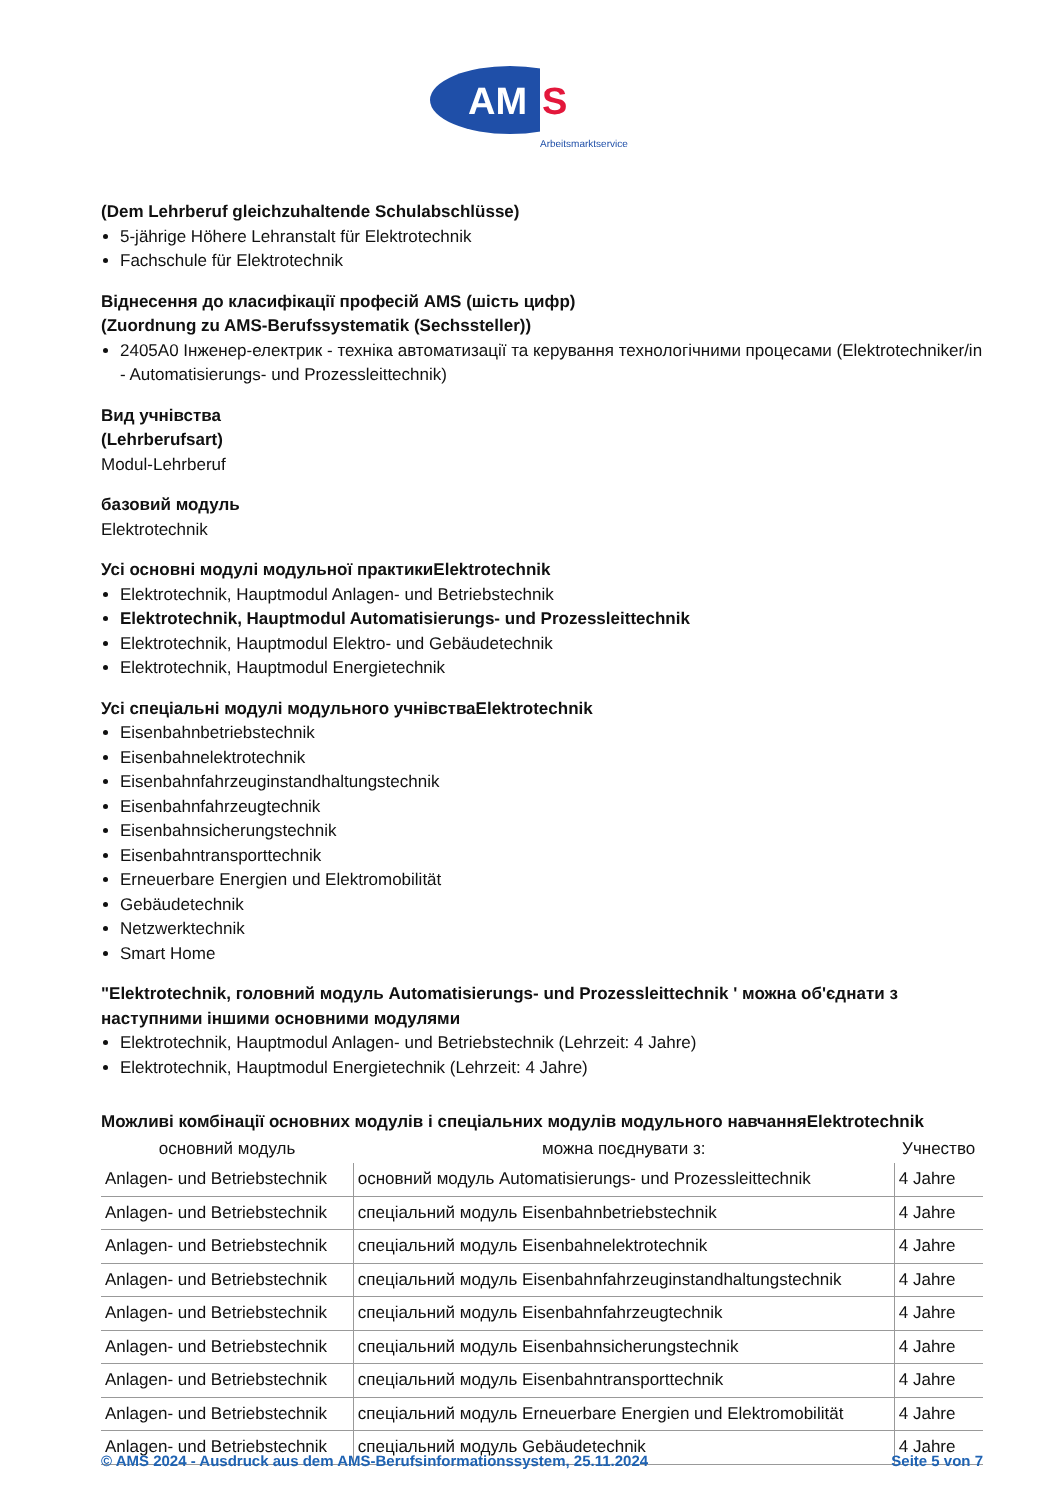AM
S
Arbeitsmarktservice
(Dem Lehrberuf gleichzuhaltende Schulabschlüsse)
5-jährige Höhere Lehranstalt für Elektrotechnik
Fachschule für Elektrotechnik
Віднесення до класифікації професій AMS (шість цифр)
(Zuordnung zu AMS-Berufssystematik (Sechssteller))
2405A0 Інженер-електрик - техніка автоматизації та керування технологічними процесами (Elektrotechniker/in - Automatisierungs- und Prozessleittechnik)
Вид учнівства
(Lehrberufsart)
Modul-Lehrberuf
базовий модуль
Elektrotechnik
Усі основні модулі модульної практикиElektrotechnik
Elektrotechnik, Hauptmodul Anlagen- und Betriebstechnik
Elektrotechnik, Hauptmodul Automatisierungs- und Prozessleittechnik
Elektrotechnik, Hauptmodul Elektro- und Gebäudetechnik
Elektrotechnik, Hauptmodul Energietechnik
Усі спеціальні модулі модульного учнівстваElektrotechnik
Eisenbahnbetriebstechnik
Eisenbahnelektrotechnik
Eisenbahnfahrzeuginstandhaltungstechnik
Eisenbahnfahrzeugtechnik
Eisenbahnsicherungstechnik
Eisenbahntransporttechnik
Erneuerbare Energien und Elektromobilität
Gebäudetechnik
Netzwerktechnik
Smart Home
"Elektrotechnik, головний модуль Automatisierungs- und Prozessleittechnik ' можна об'єднати з наступними іншими основними модулями
Elektrotechnik, Hauptmodul Anlagen- und Betriebstechnik (Lehrzeit: 4 Jahre)
Elektrotechnik, Hauptmodul Energietechnik (Lehrzeit: 4 Jahre)
Можливі комбінації основних модулів і спеціальних модулів модульного навчанняElektrotechnik
| основний модуль | можна поєднувати з: | Учнество |
| --- | --- | --- |
| Anlagen- und Betriebstechnik | основний модуль Automatisierungs- und Prozessleittechnik | 4 Jahre |
| Anlagen- und Betriebstechnik | спеціальний модуль Eisenbahnbetriebstechnik | 4 Jahre |
| Anlagen- und Betriebstechnik | спеціальний модуль Eisenbahnelektrotechnik | 4 Jahre |
| Anlagen- und Betriebstechnik | спеціальний модуль Eisenbahnfahrzeuginstandhaltungstechnik | 4 Jahre |
| Anlagen- und Betriebstechnik | спеціальний модуль Eisenbahnfahrzeugtechnik | 4 Jahre |
| Anlagen- und Betriebstechnik | спеціальний модуль Eisenbahnsicherungstechnik | 4 Jahre |
| Anlagen- und Betriebstechnik | спеціальний модуль Eisenbahntransporttechnik | 4 Jahre |
| Anlagen- und Betriebstechnik | спеціальний модуль Erneuerbare Energien und Elektromobilität | 4 Jahre |
| Anlagen- und Betriebstechnik | спеціальний модуль Gebäudetechnik | 4 Jahre |
© AMS 2024 - Ausdruck aus dem AMS-Berufsinformationssystem, 25.11.2024 Seite 5 von 7